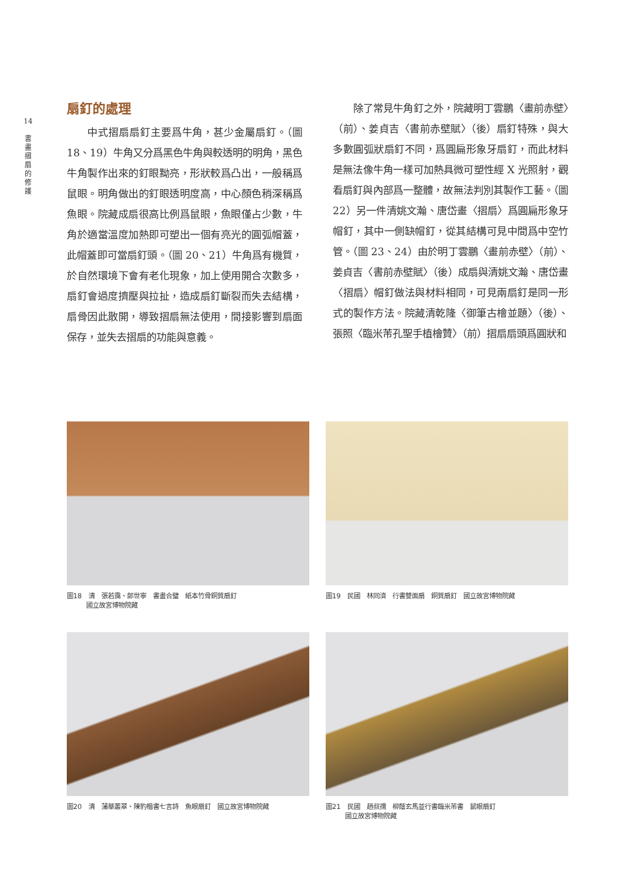14
書
畫
摺
扇
的
修
護
扇釘的處理
中式摺扇扇釘主要爲牛角，甚少金屬扇釘。（圖 18、19）牛角又分爲黑色牛角與較透明的明角，黑色牛角製作出來的釘眼黝亮，形狀較爲凸出，一般稱爲鼠眼。明角做出的釘眼透明度高，中心顏色稍深稱爲魚眼。院藏成扇很高比例爲鼠眼，魚眼僅占少數，牛角於適當溫度加熱即可塑出一個有亮光的圓弧帽蓋，此帽蓋即可當扇釘頭。（圖 20、21）牛角爲有機質，於自然環境下會有老化現象，加上使用開合次數多，扇釘會過度擠壓與拉扯，造成扇釘斷裂而失去結構，扇骨因此散開，導致摺扇無法使用，間接影響到扇面保存，並失去摺扇的功能與意義。
除了常見牛角釘之外，院藏明丁雲鵬〈畫前赤壁〉（前）、姜貞吉〈書前赤壁賦〉（後）扇釘特殊，與大多數圓弧狀扇釘不同，爲圓扁形象牙扇釘，而此材料是無法像牛角一樣可加熱具微可塑性經 X 光照射，觀看扇釘與內部爲一整體，故無法判別其製作工藝。（圖 22）另一件清姚文瀚、唐岱畫〈摺扇〉爲圓扁形象牙帽釘，其中一側缺帽釘，從其結構可見中間爲中空竹管。（圖 23、24）由於明丁雲鵬〈畫前赤壁〉（前）、姜貞吉〈書前赤壁賦〉（後）成扇與清姚文瀚、唐岱畫〈摺扇〉帽釘做法與材料相同，可見兩扇釘是同一形式的製作方法。院藏清乾隆〈御筆古檜並題〉（後）、張照〈臨米芾孔聖手植檜贊〉（前）摺扇扇頭爲圓狀和
圖18　清　張若靄、郎世寧　書畫合璧　紙本竹骨銅質扇釘
　　　國立故宮博物院藏
圖19　民國　林同濟　行書雙面扇　銅質扇釘　國立故宮博物院藏
圖20　清　蒲華叢翠、陳豹楷書七言詩　魚眼扇釘　國立故宮博物院藏
圖21　民國　趙叔孺　柳蔭玄馬並行書臨米芾書　鼠眼扇釘
　　　國立故宮博物院藏